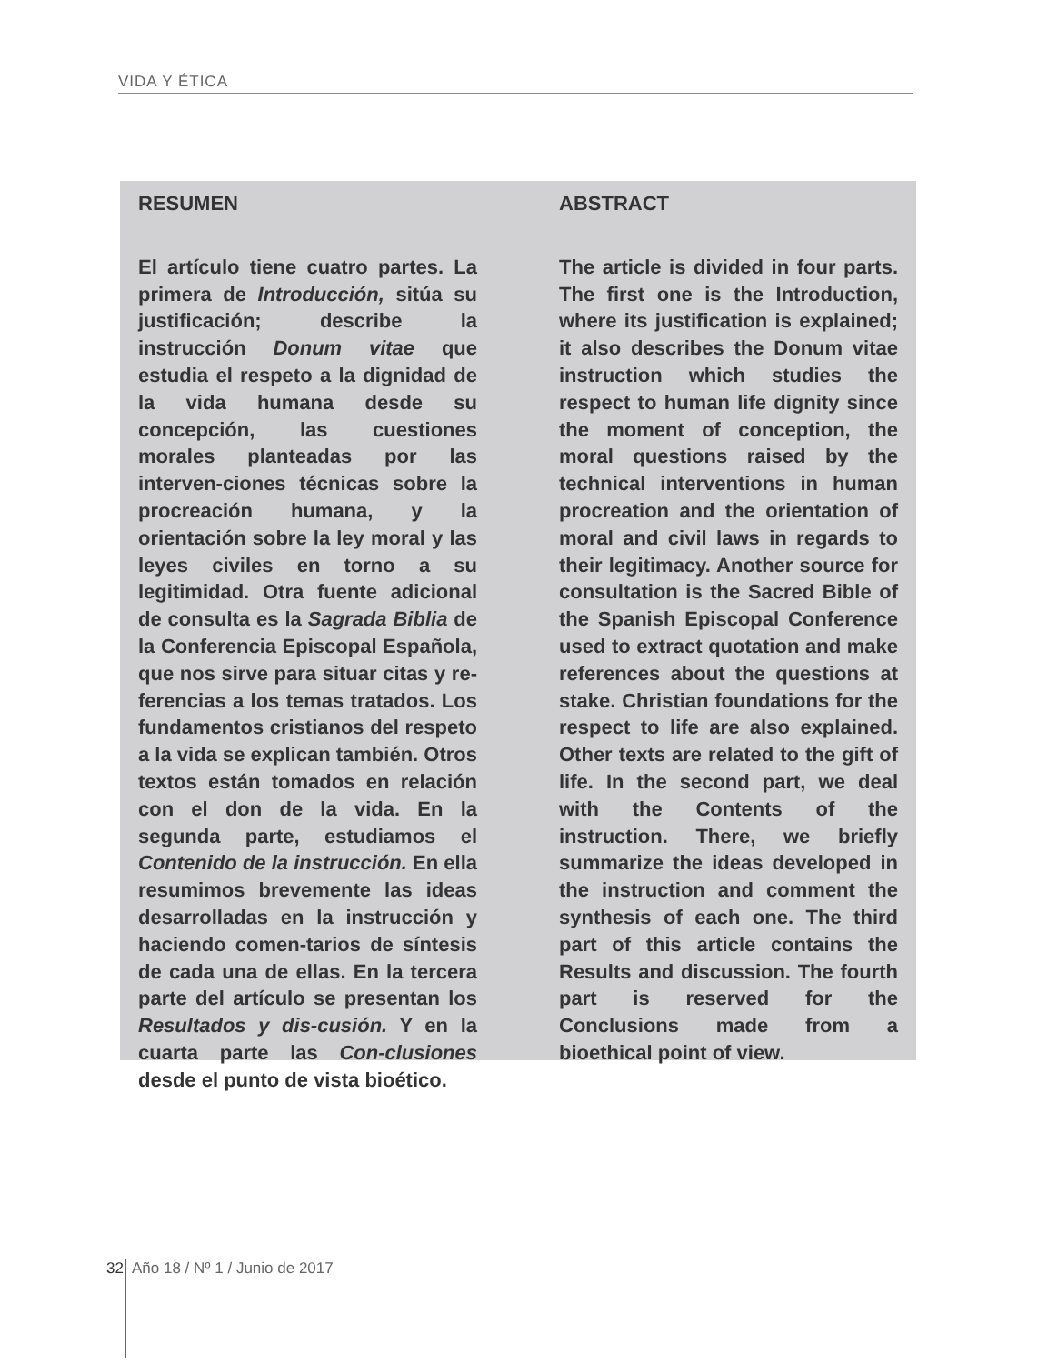VIDA Y ÉTICA
RESUMEN
El artículo tiene cuatro partes. La primera de Introducción, sitúa su justificación; describe la instrucción Donum vitae que estudia el respeto a la dignidad de la vida humana desde su concepción, las cuestiones morales planteadas por las interven-ciones técnicas sobre la procreación humana, y la orientación sobre la ley moral y las leyes civiles en torno a su legitimidad. Otra fuente adicional de consulta es la Sagrada Biblia de la Conferencia Episcopal Española, que nos sirve para situar citas y re-ferencias a los temas tratados. Los fundamentos cristianos del respeto a la vida se explican también. Otros textos están tomados en relación con el don de la vida. En la segunda parte, estudiamos el Contenido de la instrucción. En ella resumimos brevemente las ideas desarrolladas en la instrucción y haciendo comen-tarios de síntesis de cada una de ellas. En la tercera parte del artículo se presentan los Resultados y dis-cusión. Y en la cuarta parte las Con-clusiones desde el punto de vista bioético.
ABSTRACT
The article is divided in four parts. The first one is the Introduction, where its justification is explained; it also describes the Donum vitae instruction which studies the respect to human life dignity since the moment of conception, the moral questions raised by the technical interventions in human procreation and the orientation of moral and civil laws in regards to their legitimacy. Another source for consultation is the Sacred Bible of the Spanish Episcopal Conference used to extract quotation and make references about the questions at stake. Christian foundations for the respect to life are also explained. Other texts are related to the gift of life. In the second part, we deal with the Contents of the instruction. There, we briefly summarize the ideas developed in the instruction and comment the synthesis of each one. The third part of this article contains the Results and discussion. The fourth part is reserved for the Conclusions made from a bioethical point of view.
32 Año 18 / Nº 1 / Junio de 2017